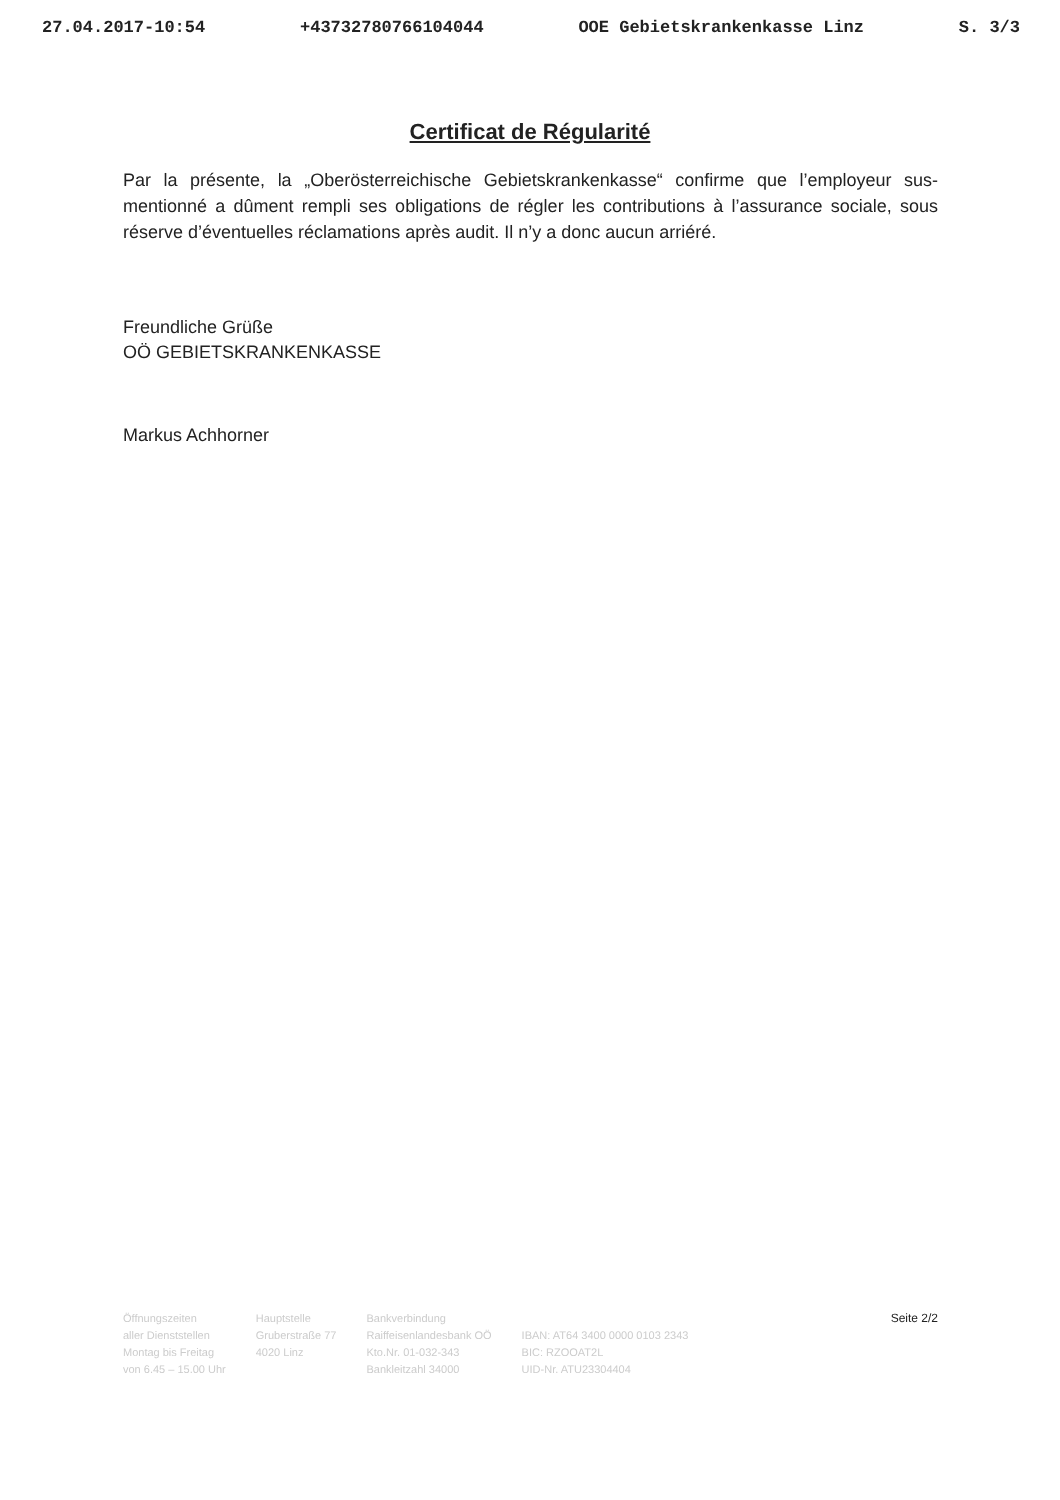27.04.2017-10:54 +43732780766104044 OOE Gebietskrankenkasse Linz S. 3/3
Certificat de Régularité
Par la présente, la „Oberösterreichische Gebietskrankenkasse“ confirme que l’employeur sus-mentionné a dûment rempli ses obligations de régler les contributions à l’assurance sociale, sous réserve d’éventuelles réclamations après audit. Il n’y a donc aucun arriéré.
Freundliche Grüße
OÖ GEBIETSKRANKENKASSE
Markus Achhorner
Öffnungszeiten
aller Dienststellen
Montag bis Freitag
von 6.45 – 15.00 Uhr
Hauptstelle
Gruberstraße 77
4020 Linz
Bankverbindung
Raiffeisenlandesbank OÖ
Kto.Nr. 01-032-343
Bankleitzahl 34000
IBAN: AT64 3400 0000 0103 2343
BIC: RZOOAT2L
UID-Nr. ATU23304404
Seite 2/2